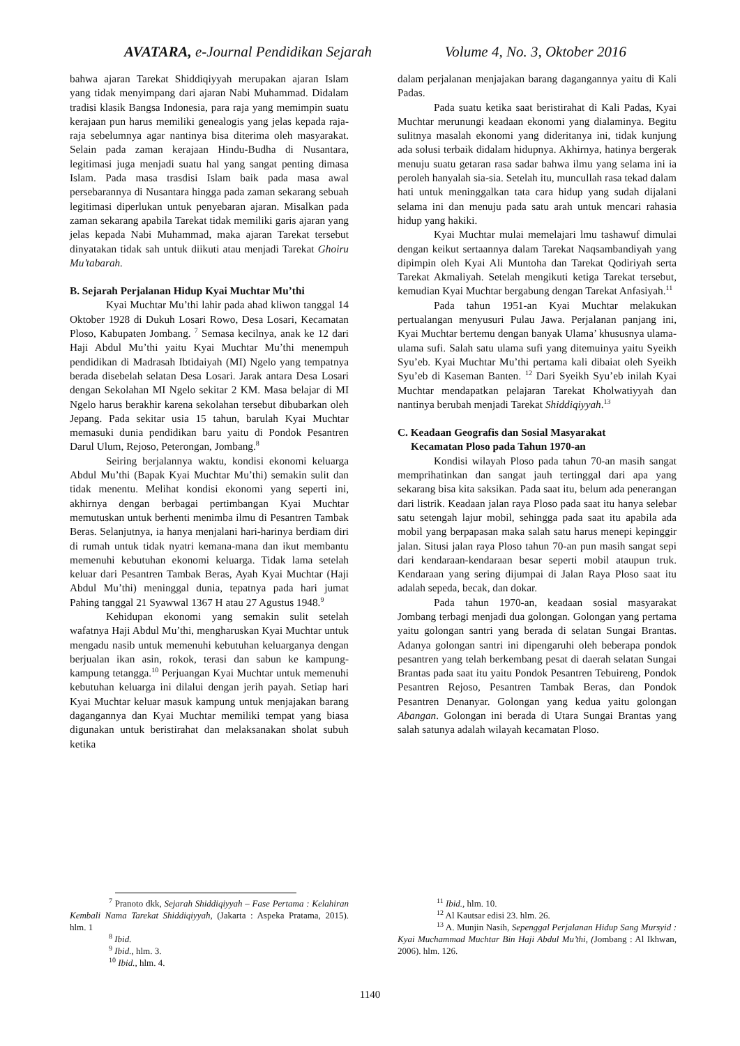AVATARA, e-Journal Pendidikan Sejarah Volume 4, No. 3, Oktober 2016
bahwa ajaran Tarekat Shiddiqiyyah merupakan ajaran Islam yang tidak menyimpang dari ajaran Nabi Muhammad. Didalam tradisi klasik Bangsa Indonesia, para raja yang memimpin suatu kerajaan pun harus memiliki genealogis yang jelas kepada raja-raja sebelumnya agar nantinya bisa diterima oleh masyarakat. Selain pada zaman kerajaan Hindu-Budha di Nusantara, legitimasi juga menjadi suatu hal yang sangat penting dimasa Islam. Pada masa trasdisi Islam baik pada masa awal persebarannya di Nusantara hingga pada zaman sekarang sebuah legitimasi diperlukan untuk penyebaran ajaran. Misalkan pada zaman sekarang apabila Tarekat tidak memiliki garis ajaran yang jelas kepada Nabi Muhammad, maka ajaran Tarekat tersebut dinyatakan tidak sah untuk diikuti atau menjadi Tarekat Ghoiru Mu’tabarah.
B. Sejarah Perjalanan Hidup Kyai Muchtar Mu’thi
Kyai Muchtar Mu’thi lahir pada ahad kliwon tanggal 14 Oktober 1928 di Dukuh Losari Rowo, Desa Losari, Kecamatan Ploso, Kabupaten Jombang. <sup>7</sup> Semasa kecilnya, anak ke 12 dari Haji Abdul Mu’thi yaitu Kyai Muchtar Mu’thi menempuh pendidikan di Madrasah Ibtidaiyah (MI) Ngelo yang tempatnya berada disebelah selatan Desa Losari. Jarak antara Desa Losari dengan Sekolahan MI Ngelo sekitar 2 KM. Masa belajar di MI Ngelo harus berakhir karena sekolahan tersebut dibubarkan oleh Jepang. Pada sekitar usia 15 tahun, barulah Kyai Muchtar memasuki dunia pendidikan baru yaitu di Pondok Pesantren Darul Ulum, Rejoso, Peterongan, Jombang.<sup>8</sup>
Seiring berjalannya waktu, kondisi ekonomi keluarga Abdul Mu’thi (Bapak Kyai Muchtar Mu’thi) semakin sulit dan tidak menentu. Melihat kondisi ekonomi yang seperti ini, akhirnya dengan berbagai pertimbangan Kyai Muchtar memutuskan untuk berhenti menimba ilmu di Pesantren Tambak Beras. Selanjutnya, ia hanya menjalani hari-harinya berdiam diri di rumah untuk tidak nyatri kemana-mana dan ikut membantu memenuhi kebutuhan ekonomi keluarga. Tidak lama setelah keluar dari Pesantren Tambak Beras, Ayah Kyai Muchtar (Haji Abdul Mu’thi) meninggal dunia, tepatnya pada hari jumat Pahing tanggal 21 Syawwal 1367 H atau 27 Agustus 1948.<sup>9</sup>
Kehidupan ekonomi yang semakin sulit setelah wafatnya Haji Abdul Mu’thi, mengharuskan Kyai Muchtar untuk mengadu nasib untuk memenuhi kebutuhan keluarganya dengan berjualan ikan asin, rokok, terasi dan sabun ke kampung-kampung tetangga.<sup>10</sup> Perjuangan Kyai Muchtar untuk memenuhi kebutuhan keluarga ini dilalui dengan jerih payah. Setiap hari Kyai Muchtar keluar masuk kampung untuk menjajakan barang dagangannya dan Kyai Muchtar memiliki tempat yang biasa digunakan untuk beristirahat dan melaksanakan sholat subuh ketika
dalam perjalanan menjajakan barang dagangannya yaitu di Kali Padas.
Pada suatu ketika saat beristirahat di Kali Padas, Kyai Muchtar merunungi keadaan ekonomi yang dialaminya. Begitu sulitnya masalah ekonomi yang dideritanya ini, tidak kunjung ada solusi terbaik didalam hidupnya. Akhirnya, hatinya bergerak menuju suatu getaran rasa sadar bahwa ilmu yang selama ini ia peroleh hanyalah sia-sia. Setelah itu, muncullah rasa tekad dalam hati untuk meninggalkan tata cara hidup yang sudah dijalani selama ini dan menuju pada satu arah untuk mencari rahasia hidup yang hakiki.
Kyai Muchtar mulai memelajari lmu tashawuf dimulai dengan keikut sertaannya dalam Tarekat Naqsambandiyah yang dipimpin oleh Kyai Ali Muntoha dan Tarekat Qodiriyah serta Tarekat Akmaliyah. Setelah mengikuti ketiga Tarekat tersebut, kemudian Kyai Muchtar bergabung dengan Tarekat Anfasiyah.<sup>11</sup>
Pada tahun 1951-an Kyai Muchtar melakukan pertualangan menyusuri Pulau Jawa. Perjalanan panjang ini, Kyai Muchtar bertemu dengan banyak Ulama’ khususnya ulama-ulama sufi. Salah satu ulama sufi yang ditemuinya yaitu Syeikh Syu’eb. Kyai Muchtar Mu’thi pertama kali dibaiat oleh Syeikh Syu’eb di Kaseman Banten. <sup>12</sup> Dari Syeikh Syu’eb inilah Kyai Muchtar mendapatkan pelajaran Tarekat Kholwatiyyah dan nantinya berubah menjadi Tarekat Shiddiqiyyah.<sup>13</sup>
C. Keadaan Geografis dan Sosial Masyarakat
Kecamatan Ploso pada Tahun 1970-an
Kondisi wilayah Ploso pada tahun 70-an masih sangat memprihatinkan dan sangat jauh tertinggal dari apa yang sekarang bisa kita saksikan. Pada saat itu, belum ada penerangan dari listrik. Keadaan jalan raya Ploso pada saat itu hanya selebar satu setengah lajur mobil, sehingga pada saat itu apabila ada mobil yang berpapasan maka salah satu harus menepi kepinggir jalan. Situsi jalan raya Ploso tahun 70-an pun masih sangat sepi dari kendaraan-kendaraan besar seperti mobil ataupun truk. Kendaraan yang sering dijumpai di Jalan Raya Ploso saat itu adalah sepeda, becak, dan dokar.
Pada tahun 1970-an, keadaan sosial masyarakat Jombang terbagi menjadi dua golongan. Golongan yang pertama yaitu golongan santri yang berada di selatan Sungai Brantas. Adanya golongan santri ini dipengaruhi oleh beberapa pondok pesantren yang telah berkembang pesat di daerah selatan Sungai Brantas pada saat itu yaitu Pondok Pesantren Tebuireng, Pondok Pesantren Rejoso, Pesantren Tambak Beras, dan Pondok Pesantren Denanyar. Golongan yang kedua yaitu golongan Abangan. Golongan ini berada di Utara Sungai Brantas yang salah satunya adalah wilayah kecamatan Ploso.
<sup>7</sup> Pranoto dkk, Sejarah Shiddiqiyyah – Fase Pertama : Kelahiran Kembali Nama Tarekat Shiddiqiyyah, (Jakarta : Aspeka Pratama, 2015). hlm. 1
<sup>8</sup> Ibid.
<sup>9</sup> Ibid., hlm. 3.
<sup>10</sup> Ibid., hlm. 4.
<sup>11</sup> Ibid., hlm. 10.
<sup>12</sup> Al Kautsar edisi 23. hlm. 26.
<sup>13</sup> A. Munjin Nasih, Sepenggal Perjalanan Hidup Sang Mursyid : Kyai Muchammad Muchtar Bin Haji Abdul Mu’thi, (Jombang : Al Ikhwan, 2006). hlm. 126.
1140